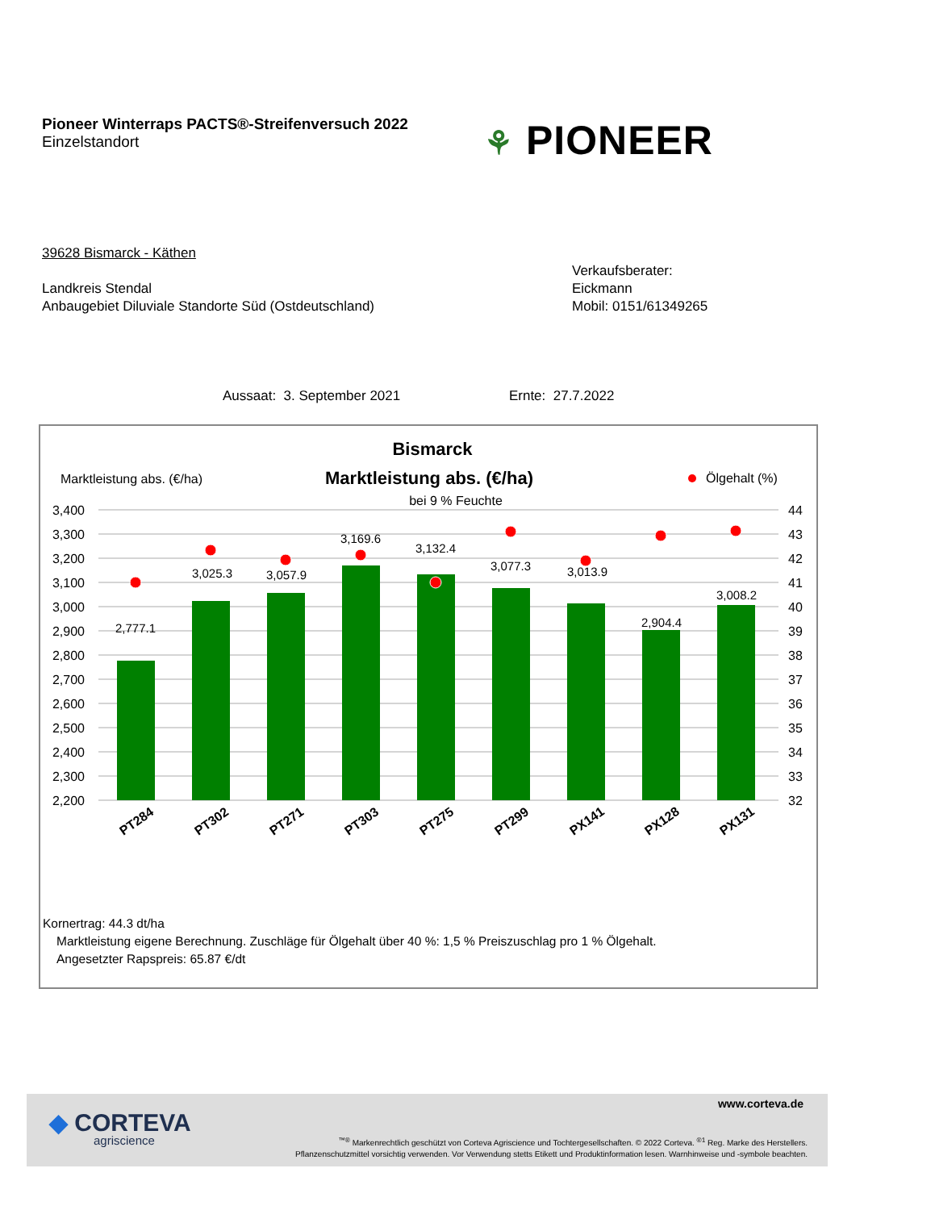Pioneer Winterraps PACTS®-Streifenversuch 2022
Einzelstandort
⚘ PIONEER
39628 Bismarck - Käthen
Landkreis Stendal
Anbaugebiet Diluviale Standorte Süd (Ostdeutschland)
Verkaufsberater:
Eickmann
Mobil: 0151/61349265
Aussaat: 3. September 2021 Ernte: 27.7.2022
Bismarck
Marktleistung abs. (€/ha)
bei 9 % Feuchte
Marktleistung abs. (€/ha)
Ölgehalt (%)
3,400
3,300
3,200
3,100
3,000
2,900
2,800
2,700
2,600
2,500
2,400
2,300
2,200
44
43
42
41
40
39
38
37
36
35
34
33
32
2,777.1
3,025.3
3,057.9
3,169.6
3,132.4
3,077.3
3,013.9
2,904.4
3,008.2
PT284
PT302
PT271
PT303
PT275
PT299
PX141
PX128
PX131
Kornertrag: 44.3 dt/ha
Marktleistung eigene Berechnung. Zuschläge für Ölgehalt über 40 %: 1,5 % Preiszuschlag pro 1 % Ölgehalt.
Angesetzter Rapspreis: 65.87 €/dt
◆ CORTEVA
agriscience
www.corteva.de
<sup>™®</sup> Markenrechtlich geschützt von Corteva Agriscience und Tochtergesellschaften. © 2022 Corteva. <sup>®1</sup> Reg. Marke des Herstellers.
Pflanzenschutzmittel vorsichtig verwenden. Vor Verwendung stetts Etikett und Produktinformation lesen. Warnhinweise und -symbole beachten.